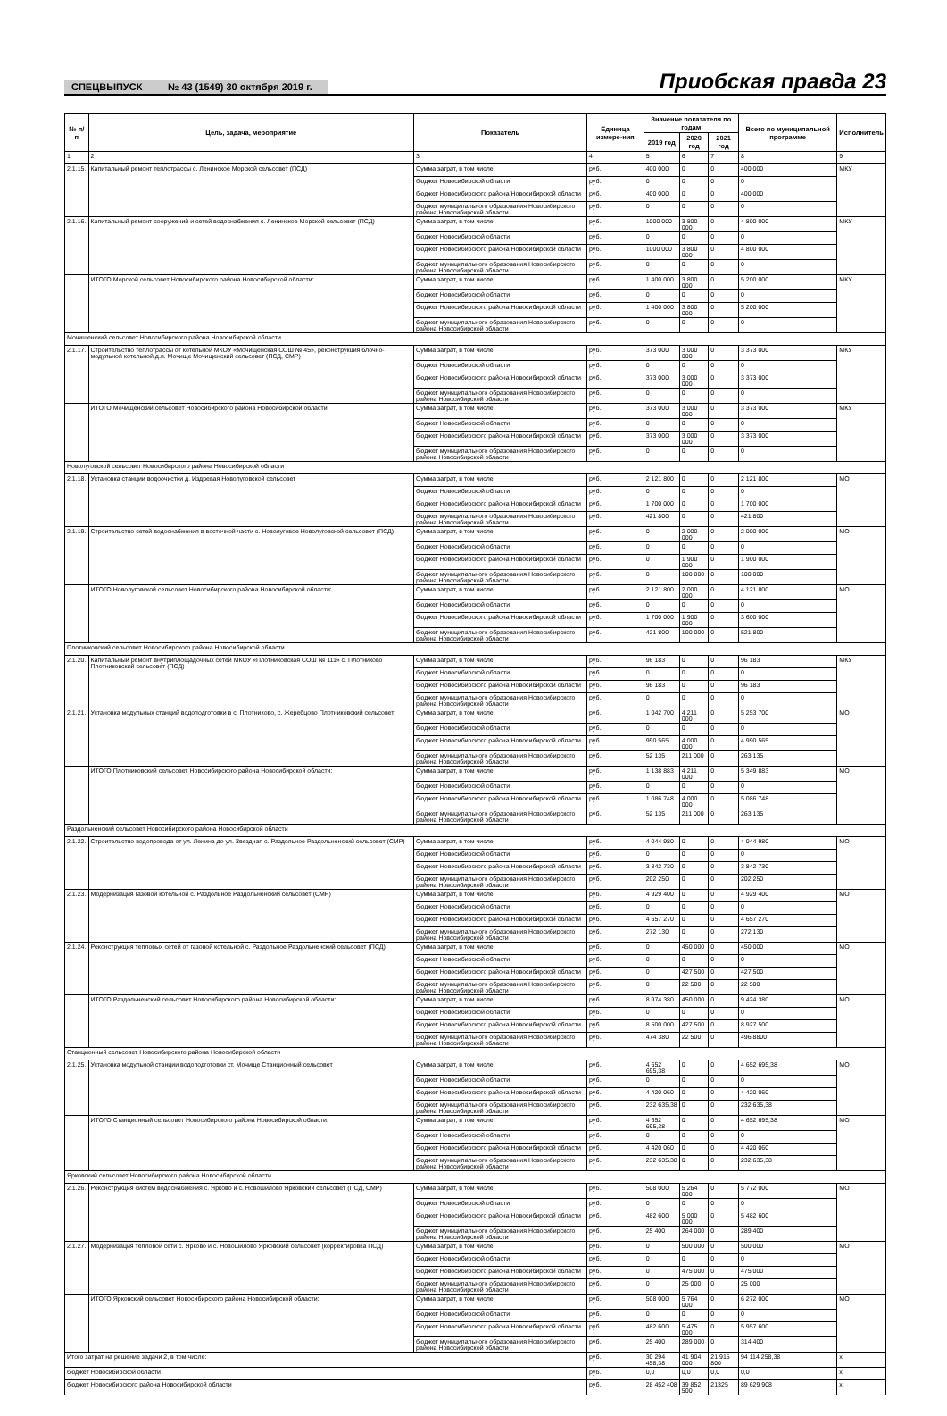СПЕЦВЫПУСК № 43 (1549) 30 октября 2019 г. Приобская правда 23
| № п/п | Цель, задача, мероприятие | Показатель | Единица измере-ния | Значение показателя по годам | | | Всего по муниципальной программе | Исполнитель |
| --- | --- | --- | --- | --- | --- | --- | --- | --- |
| | | | | 2019 год | 2020 год | 2021 год | | |
| 1 | 2 | 3 | 4 | 5 | 6 | 7 | 8 | 9 |
| 2.1.15. | Капитальный ремонт теплотрассы с. Ленинское Морской сельсовет (ПСД) | Сумма затрат, в том числе: | руб. | 400 000 | 0 | 0 | 400 000 | МКУ |
| | | бюджет Новосибирской области | руб. | 0 | 0 | 0 | 0 | |
| | | бюджет Новосибирского района Новосибирской области | руб. | 400 000 | 0 | 0 | 400 000 | |
| | | бюджет муниципального образования Новосибирского района Новосибирской области | руб. | 0 | 0 | 0 | 0 | |
| 2.1.16. | Капитальный ремонт сооружений и сетей водоснабжения с. Ленинское Морской сельсовет (ПСД) | Сумма затрат, в том числе: | руб. | 1000 000 | 3 800 000 | 0 | 4 800 000 | МКУ |
| | | бюджет Новосибирской области | руб. | 0 | 0 | 0 | 0 | |
| | | бюджет Новосибирского района Новосибирской области | руб. | 1000 000 | 3 800 000 | 0 | 4 800 000 | |
| | | бюджет муниципального образования Новосибирского района Новосибирской области | руб. | 0 | 0 | 0 | 0 | |
| | ИТОГО Морской сельсовет Новосибирского района Новосибирской области: | Сумма затрат, в том числе: | руб. | 1 400 000 | 3 800 000 | 0 | 5 200 000 | МКУ |
| | | бюджет Новосибирской области | руб. | 0 | 0 | 0 | 0 | |
| | | бюджет Новосибирского района Новосибирской области | руб. | 1 400 000 | 3 800 000 | 0 | 5 200 000 | |
| | | бюджет муниципального образования Новосибирского района Новосибирской области | руб. | 0 | 0 | 0 | 0 | |
| Мочищенский сельсовет Новосибирского района Новосибирской области | | | | | | | | |
| 2.1.17. | Строительство теплотрассы от котельной МКОУ «Мочищенская СОШ № 45», реконструкция блочно-модульной котельной д.п. Мочище Мочищенский сельсовет (ПСД, СМР) | Сумма затрат, в том числе: | руб. | 373 000 | 3 000 000 | 0 | 3 373 000 | МКУ |
| | | бюджет Новосибирской области | руб. | 0 | 0 | 0 | 0 | |
| | | бюджет Новосибирского района Новосибирской области | руб. | 373 000 | 3 000 000 | 0 | 3 373 000 | |
| | | бюджет муниципального образования Новосибирского района Новосибирской области | руб. | 0 | 0 | 0 | 0 | |
| | ИТОГО Мочищенский сельсовет Новосибирского района Новосибирской области: | Сумма затрат, в том числе: | руб. | 373 000 | 3 000 000 | 0 | 3 373 000 | МКУ |
| | | бюджет Новосибирской области | руб. | 0 | 0 | 0 | 0 | |
| | | бюджет Новосибирского района Новосибирской области | руб. | 373 000 | 3 000 000 | 0 | 3 373 000 | |
| | | бюджет муниципального образования Новосибирского района Новосибирской области | руб. | 0 | 0 | 0 | 0 | |
| Новолуговской сельсовет Новосибирского района Новосибирской области | | | | | | | | |
| 2.1.18. | Установка станции водоочистки д. Издревая Новолуговской сельсовет | Сумма затрат, в том числе: | руб. | 2 121 800 | 0 | 0 | 2 121 800 | МО |
| | | бюджет Новосибирской области | руб. | 0 | 0 | 0 | 0 | |
| | | бюджет Новосибирского района Новосибирской области | руб. | 1 700 000 | 0 | 0 | 1 700 000 | |
| | | бюджет муниципального образования Новосибирского района Новосибирской области | руб. | 421 800 | 0 | 0 | 421 800 | |
| 2.1.19. | Строительство сетей водоснабжения в восточной части с. Новолуговое Новолуговской сельсовет (ПСД) | Сумма затрат, в том числе: | руб. | 0 | 2 000 000 | 0 | 2 000 000 | МО |
| | | бюджет Новосибирской области | руб. | 0 | 0 | 0 | 0 | |
| | | бюджет Новосибирского района Новосибирской области | руб. | 0 | 1 900 000 | 0 | 1 900 000 | |
| | | бюджет муниципального образования Новосибирского района Новосибирской области | руб. | 0 | 100 000 | 0 | 100 000 | |
| | ИТОГО Новолуговской сельсовет Новосибирского района Новосибирской области: | Сумма затрат, в том числе: | руб. | 2 121 800 | 2 000 000 | 0 | 4 121 800 | МО |
| | | бюджет Новосибирской области | руб. | 0 | 0 | 0 | 0 | |
| | | бюджет Новосибирского района Новосибирской области | руб. | 1 700 000 | 1 900 000 | 0 | 3 600 000 | |
| | | бюджет муниципального образования Новосибирского района Новосибирской области | руб. | 421 800 | 100 000 | 0 | 521 800 | |
| Плотниковский сельсовет Новосибирского района Новосибирской области | | | | | | | | |
| 2.1.20. | Капитальный ремонт внутриплощадочных сетей МКОУ «Плотниковская СОШ № 111» с. Плотниково Плотниковский сельсовет (ПСД) | Сумма затрат, в том числе: | руб. | 96 183 | 0 | 0 | 96 183 | МКУ |
| | | бюджет Новосибирской области | руб. | 0 | 0 | 0 | 0 | |
| | | бюджет Новосибирского района Новосибирской области | руб. | 96 183 | 0 | 0 | 96 183 | |
| | | бюджет муниципального образования Новосибирского района Новосибирской области | руб. | 0 | 0 | 0 | 0 | |
| 2.1.21. | Установка модульных станций водоподготовки в с. Плотниково, с. Жеребцово Плотниковский сельсовет | Сумма затрат, в том числе: | руб. | 1 042 700 | 4 211 000 | 0 | 5 253 700 | МО |
| | | бюджет Новосибирской области | руб. | 0 | 0 | 0 | 0 | |
| | | бюджет Новосибирского района Новосибирской области | руб. | 990 565 | 4 000 000 | 0 | 4 990 565 | |
| | | бюджет муниципального образования Новосибирского района Новосибирской области | руб. | 52 135 | 211 000 | 0 | 263 135 | |
| | ИТОГО Плотниковский сельсовет Новосибирского района Новосибирской области: | Сумма затрат, в том числе: | руб. | 1 138 883 | 4 211 000 | 0 | 5 349 883 | МО |
| | | бюджет Новосибирской области | руб. | 0 | 0 | 0 | 0 | |
| | | бюджет Новосибирского района Новосибирской области | руб. | 1 086 748 | 4 000 000 | 0 | 5 086 748 | |
| | | бюджет муниципального образования Новосибирского района Новосибирской области | руб. | 52 135 | 211 000 | 0 | 263 135 | |
| Раздольненский сельсовет Новосибирского района Новосибирской области | | | | | | | | |
| 2.1.22. | Строительство водопровода от ул. Ленина до ул. Звездная с. Раздольное Раздольненский сельсовет (СМР) | Сумма затрат, в том числе: | руб. | 4 044 980 | 0 | 0 | 4 044 980 | МО |
| | | бюджет Новосибирской области | руб. | 0 | 0 | 0 | 0 | |
| | | бюджет Новосибирского района Новосибирской области | руб. | 3 842 730 | 0 | 0 | 3 842 730 | |
| | | бюджет муниципального образования Новосибирского района Новосибирской области | руб. | 202 250 | 0 | 0 | 202 250 | |
| 2.1.23. | Модернизация газовой котельной с. Раздольное Раздольненский сельсовет (СМР) | Сумма затрат, в том числе: | руб. | 4 929 400 | 0 | 0 | 4 929 400 | МО |
| | | бюджет Новосибирской области | руб. | 0 | 0 | 0 | 0 | |
| | | бюджет Новосибирского района Новосибирской области | руб. | 4 657 270 | 0 | 0 | 4 657 270 | |
| | | бюджет муниципального образования Новосибирского района Новосибирской области | руб. | 272 130 | 0 | 0 | 272 130 | |
| 2.1.24. | Реконструкция тепловых сетей от газовой котельной с. Раздольное Раздольненский сельсовет (ПСД) | Сумма затрат, в том числе: | руб. | 0 | 450 000 | 0 | 450 000 | МО |
| | | бюджет Новосибирской области | руб. | 0 | 0 | 0 | 0 | |
| | | бюджет Новосибирского района Новосибирской области | руб. | 0 | 427 500 | 0 | 427 500 | |
| | | бюджет муниципального образования Новосибирского района Новосибирской области | руб. | 0 | 22 500 | 0 | 22 500 | |
| | ИТОГО Раздольненский сельсовет Новосибирского района Новосибирской области: | Сумма затрат, в том числе: | руб. | 8 974 380 | 450 000 | 0 | 9 424 380 | МО |
| | | бюджет Новосибирской области | руб. | 0 | 0 | 0 | 0 | |
| | | бюджет Новосибирского района Новосибирской области | руб. | 8 500 000 | 427 500 | 0 | 8 927 500 | |
| | | бюджет муниципального образования Новосибирского района Новосибирской области | руб. | 474 380 | 22 500 | 0 | 496 8800 | |
| Станционный сельсовет Новосибирского района Новосибирской области | | | | | | | | |
| 2.1.25. | Установка модульной станции водоподготовки ст. Мочище Станционный сельсовет | Сумма затрат, в том числе: | руб. | 4 652 695,38 | 0 | 0 | 4 652 695,38 | МО |
| | | бюджет Новосибирской области | руб. | 0 | 0 | 0 | 0 | |
| | | бюджет Новосибирского района Новосибирской области | руб. | 4 420 060 | 0 | 0 | 4 420 060 | |
| | | бюджет муниципального образования Новосибирского района Новосибирской области | руб. | 232 635,38 | 0 | 0 | 232 635,38 | |
| | ИТОГО Станционный сельсовет Новосибирского района Новосибирской области: | Сумма затрат, в том числе: | руб. | 4 652 695,38 | 0 | 0 | 4 652 695,38 | МО |
| | | бюджет Новосибирской области | руб. | 0 | 0 | 0 | 0 | |
| | | бюджет Новосибирского района Новосибирской области | руб. | 4 420 060 | 0 | 0 | 4 420 060 | |
| | | бюджет муниципального образования Новосибирского района Новосибирской области | руб. | 232 635,38 | 0 | 0 | 232 635,38 | |
| Ярковский сельсовет Новосибирского района Новосибирской области | | | | | | | | |
| 2.1.26. | Реконструкция систем водоснабжения с. Ярково и с. Новошилово Ярковский сельсовет (ПСД, СМР) | Сумма затрат, в том числе: | руб. | 508 000 | 5 264 000 | 0 | 5 772 000 | МО |
| | | бюджет Новосибирской области | руб. | 0 | 0 | 0 | 0 | |
| | | бюджет Новосибирского района Новосибирской области | руб. | 482 600 | 5 000 000 | 0 | 5 482 600 | |
| | | бюджет муниципального образования Новосибирского района Новосибирской области | руб. | 25 400 | 264 000 | 0 | 289 400 | |
| 2.1.27. | Модернизация тепловой сети с. Ярково и с. Новошилово Ярковский сельсовет (корректировка ПСД) | Сумма затрат, в том числе: | руб. | 0 | 500 000 | 0 | 500 000 | МО |
| | | бюджет Новосибирской области | руб. | 0 | 0 | 0 | 0 | |
| | | бюджет Новосибирского района Новосибирской области | руб. | 0 | 475 000 | 0 | 475 000 | |
| | | бюджет муниципального образования Новосибирского района Новосибирской области | руб. | 0 | 25 000 | 0 | 25 000 | |
| | ИТОГО Ярковский сельсовет Новосибирского района Новосибирской области: | Сумма затрат, в том числе: | руб. | 508 000 | 5 764 000 | 0 | 6 272 000 | МО |
| | | бюджет Новосибирской области | руб. | 0 | 0 | 0 | 0 | |
| | | бюджет Новосибирского района Новосибирской области | руб. | 482 600 | 5 475 000 | 0 | 5 957 600 | |
| | | бюджет муниципального образования Новосибирского района Новосибирской области | руб. | 25 400 | 289 000 | 0 | 314 400 | |
| Итого затрат на решение задачи 2, в том числе: | | | руб. | 30 294 458,38 | 41 904 000 | 21 915 800 | 94 114 258,38 | х |
| бюджет Новосибирской области | | | руб. | 0,0 | 0,0 | 0,0 | 0,0 | х |
| бюджет Новосибирского района Новосибирской области | | | руб. | 28 452 408 | 39 852 500 | 21325 | 89 629 908 | х |